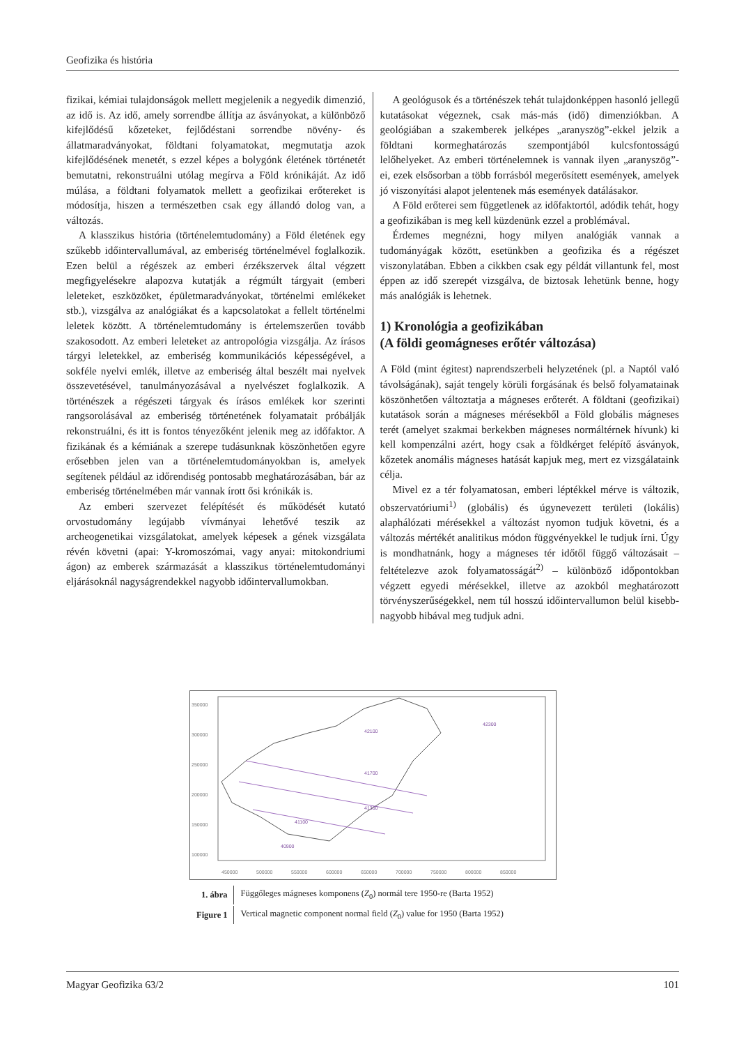Geofizika és história
fizikai, kémiai tulajdonságok mellett megjelenik a negyedik dimenzió, az idő is. Az idő, amely sorrendbe állítja az ásványokat, a különböző kifejlődésű kőzeteket, fejlődéstani sorrendbe növény- és állatmaradványokat, földtani folyamatokat, megmutatja azok kifejlődésének menetét, s ezzel képes a bolygónk életének történetét bemutatni, rekonstruálni utólag megírva a Föld krónikáját. Az idő múlása, a földtani folyamatok mellett a geofizikai erőtereket is módosítja, hiszen a természetben csak egy állandó dolog van, a változás.
A klasszikus história (történelemtudomány) a Föld életének egy szűkebb időintervallumával, az emberiség történelmével foglalkozik. Ezen belül a régészek az emberi érzékszervek által végzett megfigyelésekre alapozva kutatják a régmúlt tárgyait (emberi leleteket, eszközöket, épületmaradványokat, történelmi emlékeket stb.), vizsgálva az analógiákat és a kapcsolatokat a fellelt történelmi leletek között. A történelemtudomány is értelemszerűen tovább szakosodott. Az emberi leleteket az antropológia vizsgálja. Az írásos tárgyi leletekkel, az emberiség kommunikációs képességével, a sokféle nyelvi emlék, illetve az emberiség által beszélt mai nyelvek összevetésével, tanulmányozásával a nyelvészet foglalkozik. A történészek a régészeti tárgyak és írásos emlékek kor szerinti rangsorolásával az emberiség történetének folyamatait próbálják rekonstruálni, és itt is fontos tényezőként jelenik meg az időfaktor. A fizikának és a kémiának a szerepe tudásunknak köszönhetően egyre erősebben jelen van a történelemtudományokban is, amelyek segítenek például az időrendiség pontosabb meghatározásában, bár az emberiség történelmében már vannak írott ősi krónikák is.
Az emberi szervezet felépítését és működését kutató orvostudomány legújabb vívmányai lehetővé teszik az archeogenetikai vizsgálatokat, amelyek képesek a gének vizsgálata révén követni (apai: Y-kromoszómai, vagy anyai: mitokondriumi ágon) az emberek származását a klasszikus történelemtudományi eljárásoknál nagyságrendekkel nagyobb időintervallumokban.
A geológusok és a történészek tehát tulajdonképpen hasonló jellegű kutatásokat végeznek, csak más-más (idő) dimenziókban. A geológiában a szakemberek jelképes „aranyszög”-ekkel jelzik a földtani kormeghatározás szempontjából kulcsfontosságú lelőhelyeket. Az emberi történelemnek is vannak ilyen „aranyszög”-ei, ezek elsősorban a több forrásból megerősített események, amelyek jó viszonyítási alapot jelentenek más események datálásakor.
A Föld erőterei sem függetlenek az időfaktortól, adódik tehát, hogy a geofizikában is meg kell küzdenünk ezzel a problémával.
Érdemes megnézni, hogy milyen analógiák vannak a tudományágak között, esetünkben a geofizika és a régészet viszonylatában. Ebben a cikkben csak egy példát villantunk fel, most éppen az idő szerepét vizsgálva, de biztosak lehetünk benne, hogy más analógiák is lehetnek.
1) Kronológia a geofizikában
(A földi geomágneses erőtér változása)
A Föld (mint égitest) naprendszerbeli helyzetének (pl. a Naptól való távolságának), saját tengely körüli forgásának és belső folyamatainak köszönhetően változtatja a mágneses erőterét. A földtani (geofizikai) kutatások során a mágneses mérésekből a Föld globális mágneses terét (amelyet szakmai berkekben mágneses normáltérnek hívunk) ki kell kompenzálni azért, hogy csak a földkérget felépítő ásványok, kőzetek anomális mágneses hatását kapjuk meg, mert ez vizsgálataink célja.
Mivel ez a tér folyamatosan, emberi léptékkel mérve is változik, obszervatóriumi<sup>1)</sup> (globális) és úgynevezett területi (lokális) alaphálózati mérésekkel a változást nyomon tudjuk követni, és a változás mértékét analitikus módon függvényekkel le tudjuk írni. Úgy is mondhatnánk, hogy a mágneses tér időtől függő változásait – feltételezve azok folyamatosságát<sup>2)</sup> – különböző időpontokban végzett egyedi mérésekkel, illetve az azokból meghatározott törvényszerűségekkel, nem túl hosszú időintervallumon belül kisebb-nagyobb hibával meg tudjuk adni.
350000
300000
250000
200000
150000
100000
450000
500000
550000
600000
650000
700000
750000
800000
850000
42100
41700
41300
41100
40900
42300
| 1. ábra | Függőleges mágneses komponens ( Z<sub>0</sub>) normál tere 1950-re (Barta 1952) |
| Figure 1 | Vertical magnetic component normal field ( Z<sub>0</sub>) value for 1950 (Barta 1952) |
Magyar Geofizika 63/2 101